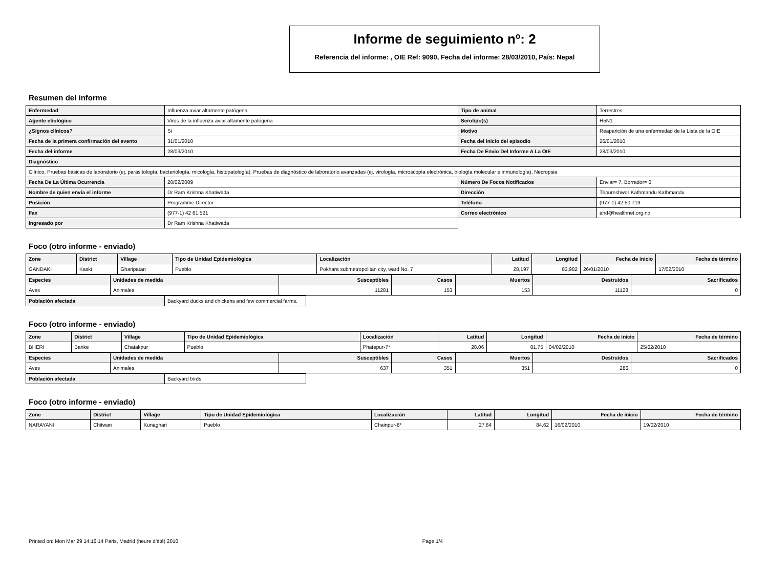Informe de seguimiento nº: 2
Referencia del informe: , OIE Ref: 9090, Fecha del informe: 28/03/2010, País: Nepal
Resumen del informe
| Enfermedad | Influenza aviar altamente patógena | Tipo de animal | Terrestres |
| Agente etiológico | Virus de la influenza aviar altamente patógena | Serotipo(s) | H5N1 |
| ¿Signos clínicos? | Si | Motivo | Reaparición de una enfermedad de la Lista de la OIE |
| Fecha de la primera confirmación del evento | 31/01/2010 | Fecha del inicio del episodio | 26/01/2010 |
| Fecha del informe | 28/03/2010 | Fecha De Envio Del Informe A La OIE | 28/03/2010 |
| Diagnóstico | | | |
| Clínico, Pruebas básicas de laboratorio (ej. parasitología, bacteriología, micología, histopatología), Pruebas de diagnóstico de laboratorio avanzadas (ej. virología, microscopía electrónica, biología molecular e inmunología), Necropsia | | | |
| Fecha De La Última Ocurrencia | 20/02/2009 | Número De Focos Notificados | Enviar= 7, Borrador= 0 |
| Nombre de quien envía el informe | Dr Ram Krishna Khatiwada | Dirección | Tripureshwor Kathmandu Kathmandu |
| Posición | Programme Director | Teléfono | (977-1) 42 50 719 |
| Fax | (977-1) 42 61 521 | Correo electrónico | ahd@healthnet.org.np |
| Ingresado por | Dr Ram Krishna Khatiwada | | |
Foco (otro informe - enviado)
| Zone | District | Village | Tipo de Unidad Epidemiológica | Localización | Latitud | Longitud | Fecha de inicio | Fecha de término |
| --- | --- | --- | --- | --- | --- | --- | --- | --- |
| GANDAKI | Kaski | Gharipatan | Pueblo | Pokhara submetropolitan city, ward No. 7 | 28,197 | 83,982 | 26/01/2010 | 17/02/2010 |
| Especies | Unidades de medida | Susceptibles | Casos | Muertos | Destruidos | Sacrificados |
| --- | --- | --- | --- | --- | --- | --- |
| Aves | Animales | 11281 | 153 | 153 | 11128 | 0 |
| Población afectada | Backyard ducks and chickens and few commercial farms. |
Foco (otro informe - enviado)
| Zone | District | Village | Tipo de Unidad Epidemiológica | Localización | Latitud | Longitud | Fecha de inicio | Fecha de término |
| --- | --- | --- | --- | --- | --- | --- | --- | --- |
| BHERI | Banke | Chatakpur | Pueblo | Phatepur-7* | 28,06 | 81,75 | 04/02/2010 | 25/02/2010 |
| Especies | Unidades de medida | Susceptibles | Casos | Muertos | Destruidos | Sacrificados |
| --- | --- | --- | --- | --- | --- | --- |
| Aves | Animales | 637 | 351 | 351 | 286 | 0 |
| Población afectada | Backyard birds |
Foco (otro informe - enviado)
| Zone | District | Village | Tipo de Unidad Epidemiológica | Localización | Latitud | Longitud | Fecha de inicio | Fecha de término |
| --- | --- | --- | --- | --- | --- | --- | --- | --- |
| NARAYANI | Chitwan | Kunaghari | Pueblo | Chainpur-8* | 27,64 | 84,62 | 16/02/2010 | 19/02/2010 |
Printed on: Mon Mar 29 14:16:14 Paris, Madrid (heure d'été) 2010 Page 1/4